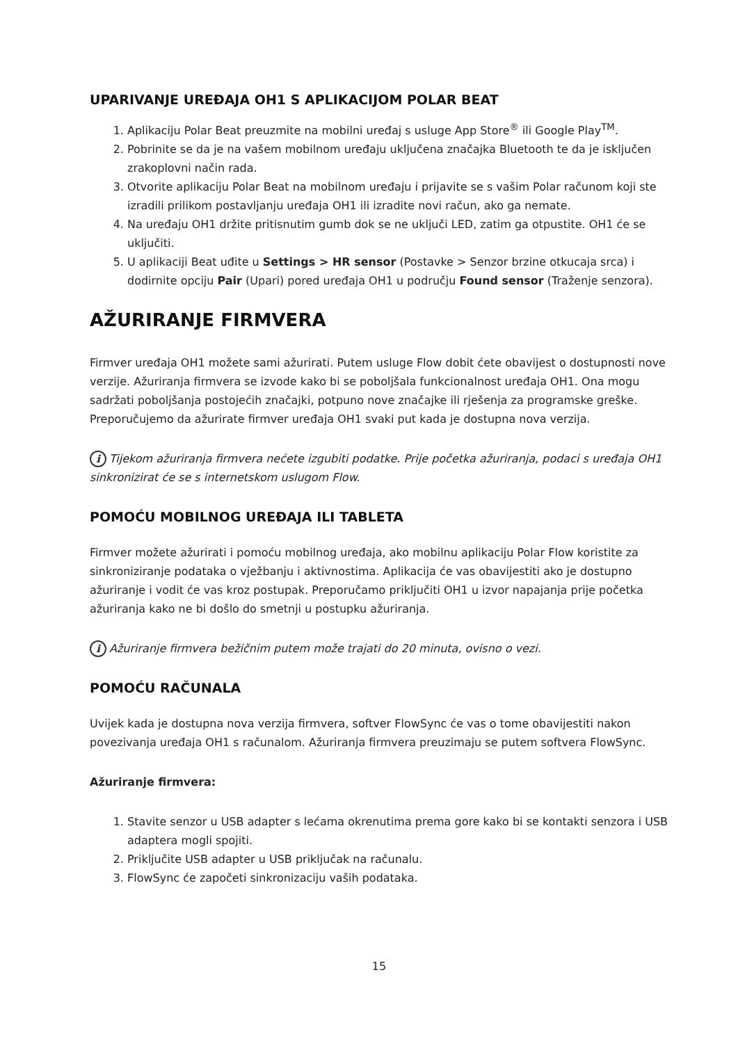UPARIVANJE UREĐAJA OH1 S APLIKACIJOM POLAR BEAT
1. Aplikaciju Polar Beat preuzmite na mobilni uređaj s usluge App Store<sup>®</sup> ili Google Play<sup>TM</sup>.
2. Pobrinite se da je na vašem mobilnom uređaju uključena značajka Bluetooth te da je isključen zrakoplovni način rada.
3. Otvorite aplikaciju Polar Beat na mobilnom uređaju i prijavite se s vašim Polar računom koji ste izradili prilikom postavljanju uređaja OH1 ili izradite novi račun, ako ga nemate.
4. Na uređaju OH1 držite pritisnutim gumb dok se ne uključi LED, zatim ga otpustite. OH1 će se uključiti.
5. U aplikaciji Beat uđite u Settings > HR sensor (Postavke > Senzor brzine otkucaja srca) i dodirnite opciju Pair (Upari) pored uređaja OH1 u području Found sensor (Traženje senzora).
AŽURIRANJE FIRMVERA
Firmver uređaja OH1 možete sami ažurirati. Putem usluge Flow dobit ćete obavijest o dostupnosti nove verzije. Ažuriranja firmvera se izvode kako bi se poboljšala funkcionalnost uređaja OH1. Ona mogu sadržati poboljšanja postojećih značajki, potpuno nove značajke ili rješenja za programske greške. Preporučujemo da ažurirate firmver uređaja OH1 svaki put kada je dostupna nova verzija.
i Tijekom ažuriranja firmvera nećete izgubiti podatke. Prije početka ažuriranja, podaci s uređaja OH1 sinkronizirat će se s internetskom uslugom Flow.
POMOĆU MOBILNOG UREĐAJA ILI TABLETA
Firmver možete ažurirati i pomoću mobilnog uređaja, ako mobilnu aplikaciju Polar Flow koristite za sinkroniziranje podataka o vježbanju i aktivnostima. Aplikacija će vas obavijestiti ako je dostupno ažuriranje i vodit će vas kroz postupak. Preporučamo priključiti OH1 u izvor napajanja prije početka ažuriranja kako ne bi došlo do smetnji u postupku ažuriranja.
i Ažuriranje firmvera bežičnim putem može trajati do 20 minuta, ovisno o vezi.
POMOĆU RAČUNALA
Uvijek kada je dostupna nova verzija firmvera, softver FlowSync će vas o tome obavijestiti nakon povezivanja uređaja OH1 s računalom. Ažuriranja firmvera preuzimaju se putem softvera FlowSync.
Ažuriranje firmvera:
1. Stavite senzor u USB adapter s lećama okrenutima prema gore kako bi se kontakti senzora i USB adaptera mogli spojiti.
2. Priključite USB adapter u USB priključak na računalu.
3. FlowSync će započeti sinkronizaciju vaših podataka.
15